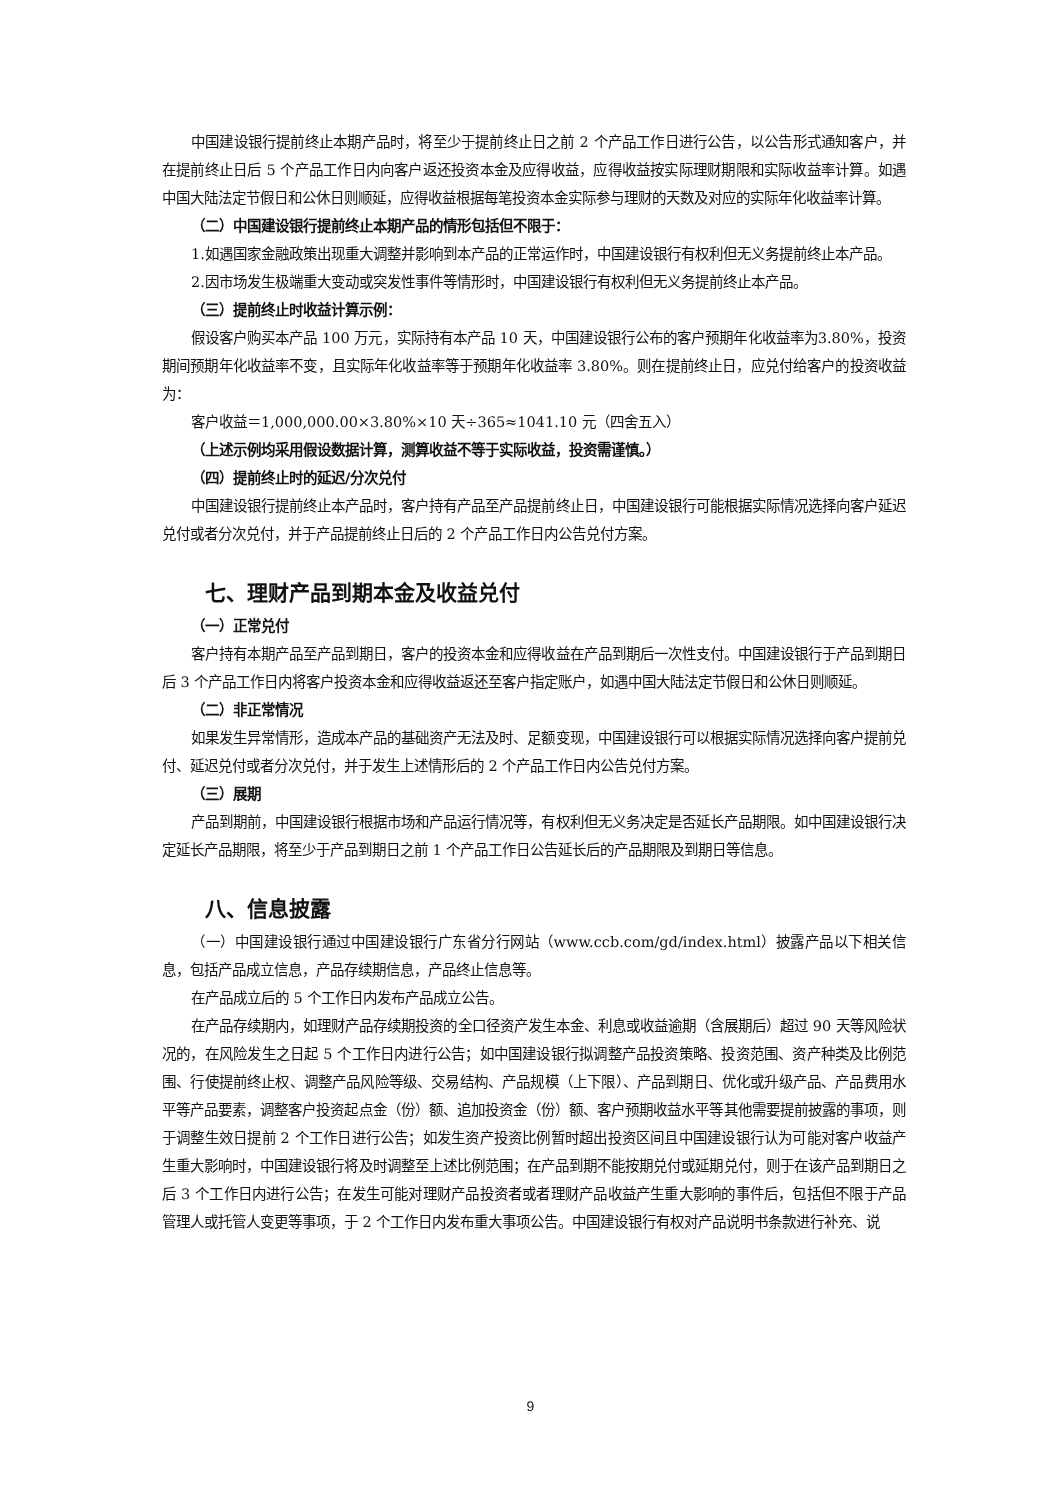中国建设银行提前终止本期产品时，将至少于提前终止日之前 2 个产品工作日进行公告，以公告形式通知客户，并在提前终止日后 5 个产品工作日内向客户返还投资本金及应得收益，应得收益按实际理财期限和实际收益率计算。如遇中国大陆法定节假日和公休日则顺延，应得收益根据每笔投资本金实际参与理财的天数及对应的实际年化收益率计算。
（二）中国建设银行提前终止本期产品的情形包括但不限于：
1.如遇国家金融政策出现重大调整并影响到本产品的正常运作时，中国建设银行有权利但无义务提前终止本产品。
2.因市场发生极端重大变动或突发性事件等情形时，中国建设银行有权利但无义务提前终止本产品。
（三）提前终止时收益计算示例：
假设客户购买本产品 100 万元，实际持有本产品 10 天，中国建设银行公布的客户预期年化收益率为3.80%，投资期间预期年化收益率不变，且实际年化收益率等于预期年化收益率 3.80%。则在提前终止日，应兑付给客户的投资收益为：
客户收益＝1,000,000.00×3.80%×10 天÷365≈1041.10 元（四舍五入）
（上述示例均采用假设数据计算，测算收益不等于实际收益，投资需谨慎。）
（四）提前终止时的延迟/分次兑付
中国建设银行提前终止本产品时，客户持有产品至产品提前终止日，中国建设银行可能根据实际情况选择向客户延迟兑付或者分次兑付，并于产品提前终止日后的 2 个产品工作日内公告兑付方案。
七、理财产品到期本金及收益兑付
（一）正常兑付
客户持有本期产品至产品到期日，客户的投资本金和应得收益在产品到期后一次性支付。中国建设银行于产品到期日后 3 个产品工作日内将客户投资本金和应得收益返还至客户指定账户，如遇中国大陆法定节假日和公休日则顺延。
（二）非正常情况
如果发生异常情形，造成本产品的基础资产无法及时、足额变现，中国建设银行可以根据实际情况选择向客户提前兑付、延迟兑付或者分次兑付，并于发生上述情形后的 2 个产品工作日内公告兑付方案。
（三）展期
产品到期前，中国建设银行根据市场和产品运行情况等，有权利但无义务决定是否延长产品期限。如中国建设银行决定延长产品期限，将至少于产品到期日之前 1 个产品工作日公告延长后的产品期限及到期日等信息。
八、信息披露
（一）中国建设银行通过中国建设银行广东省分行网站（www.ccb.com/gd/index.html）披露产品以下相关信息，包括产品成立信息，产品存续期信息，产品终止信息等。
在产品成立后的 5 个工作日内发布产品成立公告。
在产品存续期内，如理财产品存续期投资的全口径资产发生本金、利息或收益逾期（含展期后）超过 90 天等风险状况的，在风险发生之日起 5 个工作日内进行公告；如中国建设银行拟调整产品投资策略、投资范围、资产种类及比例范围、行使提前终止权、调整产品风险等级、交易结构、产品规模（上下限）、产品到期日、优化或升级产品、产品费用水平等产品要素，调整客户投资起点金（份）额、追加投资金（份）额、客户预期收益水平等其他需要提前披露的事项，则于调整生效日提前 2 个工作日进行公告；如发生资产投资比例暂时超出投资区间且中国建设银行认为可能对客户收益产生重大影响时，中国建设银行将及时调整至上述比例范围；在产品到期不能按期兑付或延期兑付，则于在该产品到期日之后 3 个工作日内进行公告；在发生可能对理财产品投资者或者理财产品收益产生重大影响的事件后，包括但不限于产品管理人或托管人变更等事项，于 2 个工作日内发布重大事项公告。中国建设银行有权对产品说明书条款进行补充、说
9